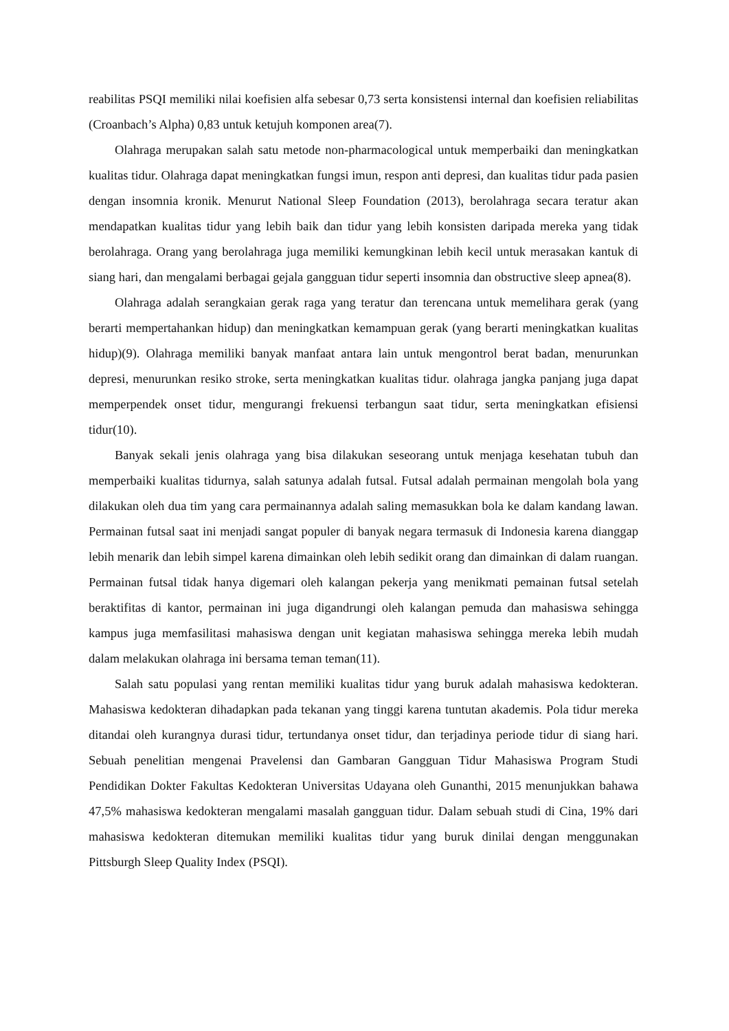reabilitas PSQI memiliki nilai koefisien alfa sebesar 0,73 serta konsistensi internal dan koefisien reliabilitas (Croanbach’s Alpha) 0,83 untuk ketujuh komponen area(7).
Olahraga merupakan salah satu metode non-pharmacological untuk memperbaiki dan meningkatkan kualitas tidur. Olahraga dapat meningkatkan fungsi imun, respon anti depresi, dan kualitas tidur pada pasien dengan insomnia kronik. Menurut National Sleep Foundation (2013), berolahraga secara teratur akan mendapatkan kualitas tidur yang lebih baik dan tidur yang lebih konsisten daripada mereka yang tidak berolahraga. Orang yang berolahraga juga memiliki kemungkinan lebih kecil untuk merasakan kantuk di siang hari, dan mengalami berbagai gejala gangguan tidur seperti insomnia dan obstructive sleep apnea(8).
Olahraga adalah serangkaian gerak raga yang teratur dan terencana untuk memelihara gerak (yang berarti mempertahankan hidup) dan meningkatkan kemampuan gerak (yang berarti meningkatkan kualitas hidup)(9). Olahraga memiliki banyak manfaat antara lain untuk mengontrol berat badan, menurunkan depresi, menurunkan resiko stroke, serta meningkatkan kualitas tidur. olahraga jangka panjang juga dapat memperpendek onset tidur, mengurangi frekuensi terbangun saat tidur, serta meningkatkan efisiensi tidur(10).
Banyak sekali jenis olahraga yang bisa dilakukan seseorang untuk menjaga kesehatan tubuh dan memperbaiki kualitas tidurnya, salah satunya adalah futsal. Futsal adalah permainan mengolah bola yang dilakukan oleh dua tim yang cara permainannya adalah saling memasukkan bola ke dalam kandang lawan. Permainan futsal saat ini menjadi sangat populer di banyak negara termasuk di Indonesia karena dianggap lebih menarik dan lebih simpel karena dimainkan oleh lebih sedikit orang dan dimainkan di dalam ruangan. Permainan futsal tidak hanya digemari oleh kalangan pekerja yang menikmati pemainan futsal setelah beraktifitas di kantor, permainan ini juga digandrungi oleh kalangan pemuda dan mahasiswa sehingga kampus juga memfasilitasi mahasiswa dengan unit kegiatan mahasiswa sehingga mereka lebih mudah dalam melakukan olahraga ini bersama teman teman(11).
Salah satu populasi yang rentan memiliki kualitas tidur yang buruk adalah mahasiswa kedokteran. Mahasiswa kedokteran dihadapkan pada tekanan yang tinggi karena tuntutan akademis. Pola tidur mereka ditandai oleh kurangnya durasi tidur, tertundanya onset tidur, dan terjadinya periode tidur di siang hari. Sebuah penelitian mengenai Pravelensi dan Gambaran Gangguan Tidur Mahasiswa Program Studi Pendidikan Dokter Fakultas Kedokteran Universitas Udayana oleh Gunanthi, 2015 menunjukkan bahawa 47,5% mahasiswa kedokteran mengalami masalah gangguan tidur. Dalam sebuah studi di Cina, 19% dari mahasiswa kedokteran ditemukan memiliki kualitas tidur yang buruk dinilai dengan menggunakan Pittsburgh Sleep Quality Index (PSQI).